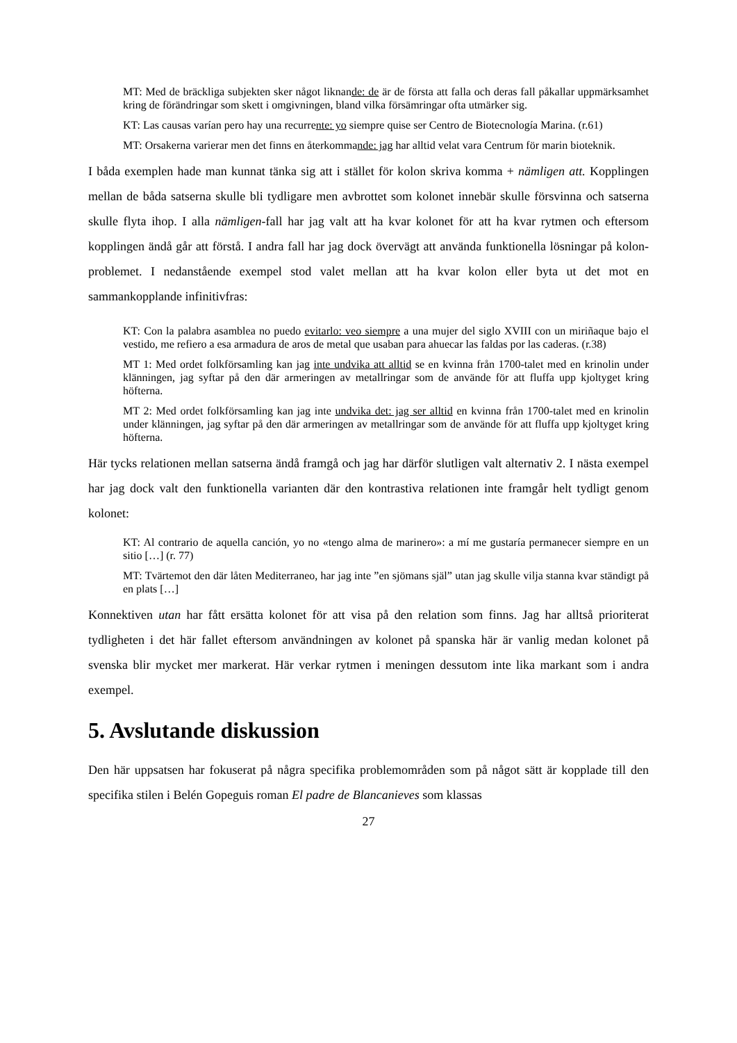MT: Med de bräckliga subjekten sker något liknande: de är de första att falla och deras fall påkallar uppmärksamhet kring de förändringar som skett i omgivningen, bland vilka försämringar ofta utmärker sig.
KT: Las causas varían pero hay una recurrente: yo siempre quise ser Centro de Biotecnología Marina. (r.61)
MT: Orsakerna varierar men det finns en återkommande: jag har alltid velat vara Centrum för marin bioteknik.
I båda exemplen hade man kunnat tänka sig att i stället för kolon skriva komma + nämligen att. Kopplingen mellan de båda satserna skulle bli tydligare men avbrottet som kolonet innebär skulle försvinna och satserna skulle flyta ihop. I alla nämligen-fall har jag valt att ha kvar kolonet för att ha kvar rytmen och eftersom kopplingen ändå går att förstå. I andra fall har jag dock övervägt att använda funktionella lösningar på kolon-problemet. I nedanstående exempel stod valet mellan att ha kvar kolon eller byta ut det mot en sammankopplande infinitivfras:
KT: Con la palabra asamblea no puedo evitarlo: veo siempre a una mujer del siglo XVIII con un miriñaque bajo el vestido, me refiero a esa armadura de aros de metal que usaban para ahuecar las faldas por las caderas. (r.38)
MT 1: Med ordet folkförsamling kan jag inte undvika att alltid se en kvinna från 1700-talet med en krinolin under klänningen, jag syftar på den där armeringen av metallringar som de använde för att fluffa upp kjoltyget kring höfterna.
MT 2: Med ordet folkförsamling kan jag inte undvika det: jag ser alltid en kvinna från 1700-talet med en krinolin under klänningen, jag syftar på den där armeringen av metallringar som de använde för att fluffa upp kjoltyget kring höfterna.
Här tycks relationen mellan satserna ändå framgå och jag har därför slutligen valt alternativ 2. I nästa exempel har jag dock valt den funktionella varianten där den kontrastiva relationen inte framgår helt tydligt genom kolonet:
KT: Al contrario de aquella canción, yo no «tengo alma de marinero»: a mí me gustaría permanecer siempre en un sitio […] (r. 77)
MT: Tvärtemot den där låten Mediterraneo, har jag inte ”en sjömans själ” utan jag skulle vilja stanna kvar ständigt på en plats […]
Konnektiven utan har fått ersätta kolonet för att visa på den relation som finns. Jag har alltså prioriterat tydligheten i det här fallet eftersom användningen av kolonet på spanska här är vanlig medan kolonet på svenska blir mycket mer markerat. Här verkar rytmen i meningen dessutom inte lika markant som i andra exempel.
5. Avslutande diskussion
Den här uppsatsen har fokuserat på några specifika problemområden som på något sätt är kopplade till den specifika stilen i Belén Gopeguis roman El padre de Blancanieves som klassas
27